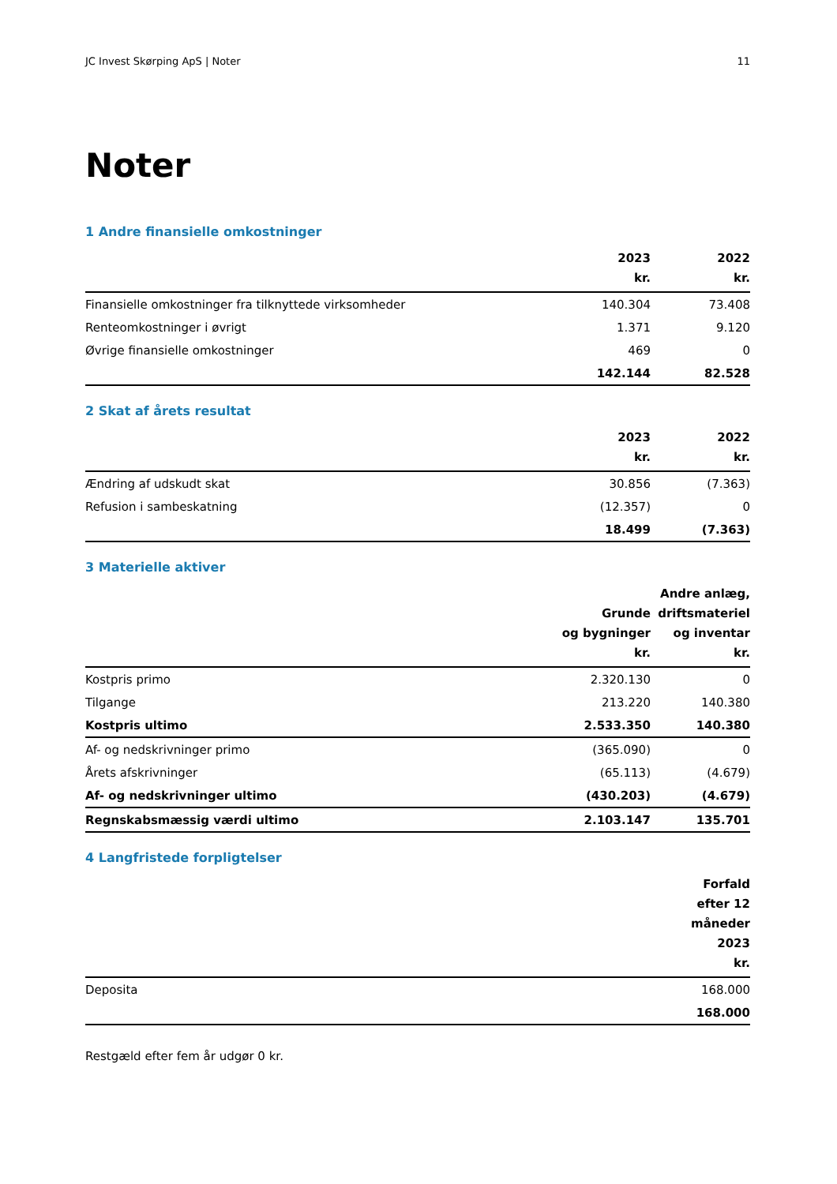JC Invest Skørping ApS | Noter 11
Noter
1 Andre finansielle omkostninger
| | 2023 kr. | 2022 kr. |
| --- | --- | --- |
| Finansielle omkostninger fra tilknyttede virksomheder | 140.304 | 73.408 |
| Renteomkostninger i øvrigt | 1.371 | 9.120 |
| Øvrige finansielle omkostninger | 469 | 0 |
| | 142.144 | 82.528 |
2 Skat af årets resultat
| | 2023 kr. | 2022 kr. |
| --- | --- | --- |
| Ændring af udskudt skat | 30.856 | (7.363) |
| Refusion i sambeskatning | (12.357) | 0 |
| | 18.499 | (7.363) |
3 Materielle aktiver
| | Grunde og bygninger kr. | Andre anlæg, driftsmateriel og inventar kr. |
| --- | --- | --- |
| Kostpris primo | 2.320.130 | 0 |
| Tilgange | 213.220 | 140.380 |
| Kostpris ultimo | 2.533.350 | 140.380 |
| Af- og nedskrivninger primo | (365.090) | 0 |
| Årets afskrivninger | (65.113) | (4.679) |
| Af- og nedskrivninger ultimo | (430.203) | (4.679) |
| Regnskabsmæssig værdi ultimo | 2.103.147 | 135.701 |
4 Langfristede forpligtelser
| | Forfald efter 12 måneder 2023 kr. |
| --- | --- |
| Deposita | 168.000 |
| | 168.000 |
Restgæld efter fem år udgør 0 kr.